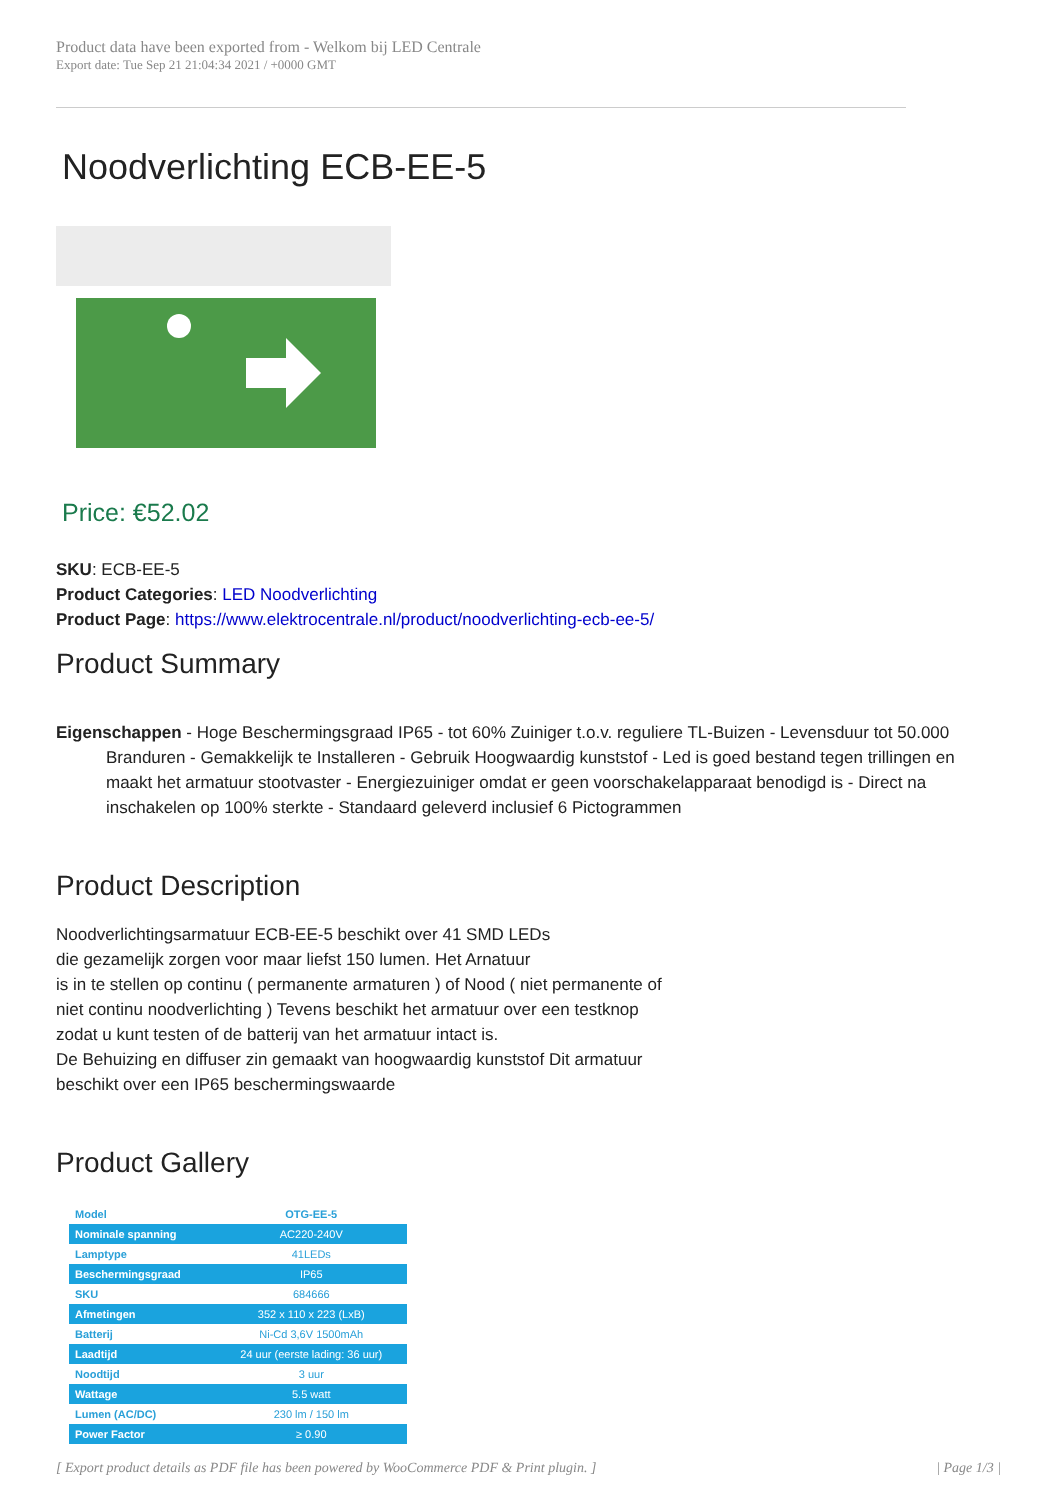Product data have been exported from - Welkom bij LED Centrale
Export date: Tue Sep 21 21:04:34 2021 / +0000 GMT
Noodverlichting ECB-EE-5
Price: €52.02
SKU: ECB-EE-5
Product Categories: LED Noodverlichting
Product Page: https://www.elektrocentrale.nl/product/noodverlichting-ecb-ee-5/
Product Summary
Eigenschappen - Hoge Beschermingsgraad IP65 - tot 60% Zuiniger t.o.v. reguliere TL-Buizen - Levensduur tot 50.000 Branduren - Gemakkelijk te Installeren - Gebruik Hoogwaardig kunststof - Led is goed bestand tegen trillingen en maakt het armatuur stootvaster - Energiezuiniger omdat er geen voorschakelapparaat benodigd is - Direct na inschakelen op 100% sterkte - Standaard geleverd inclusief 6 Pictogrammen
Product Description
Noodverlichtingsarmatuur ECB-EE-5 beschikt over 41 SMD LEDs
die gezamelijk zorgen voor maar liefst 150 lumen. Het Arnatuur
is in te stellen op continu ( permanente armaturen ) of Nood ( niet permanente of
niet continu noodverlichting ) Tevens beschikt het armatuur over een testknop
zodat u kunt testen of de batterij van het armatuur intact is.
De Behuizing en diffuser zin gemaakt van hoogwaardig kunststof Dit armatuur
beschikt over een IP65 beschermingswaarde
Product Gallery
| Model | OTG-EE-5 |
| Nominale spanning | AC220-240V |
| Lamptype | 41LEDs |
| Beschermingsgraad | IP65 |
| SKU | 684666 |
| Afmetingen | 352 x 110 x 223 (LxB) |
| Batterij | Ni-Cd 3,6V 1500mAh |
| Laadtijd | 24 uur (eerste lading: 36 uur) |
| Noodtijd | 3 uur |
| Wattage | 5.5 watt |
| Lumen (AC/DC) | 230 lm / 150 lm |
| Power Factor | ≥ 0.90 |
[ Export product details as PDF file has been powered by WooCommerce PDF & Print plugin. ] | Page 1/3 |